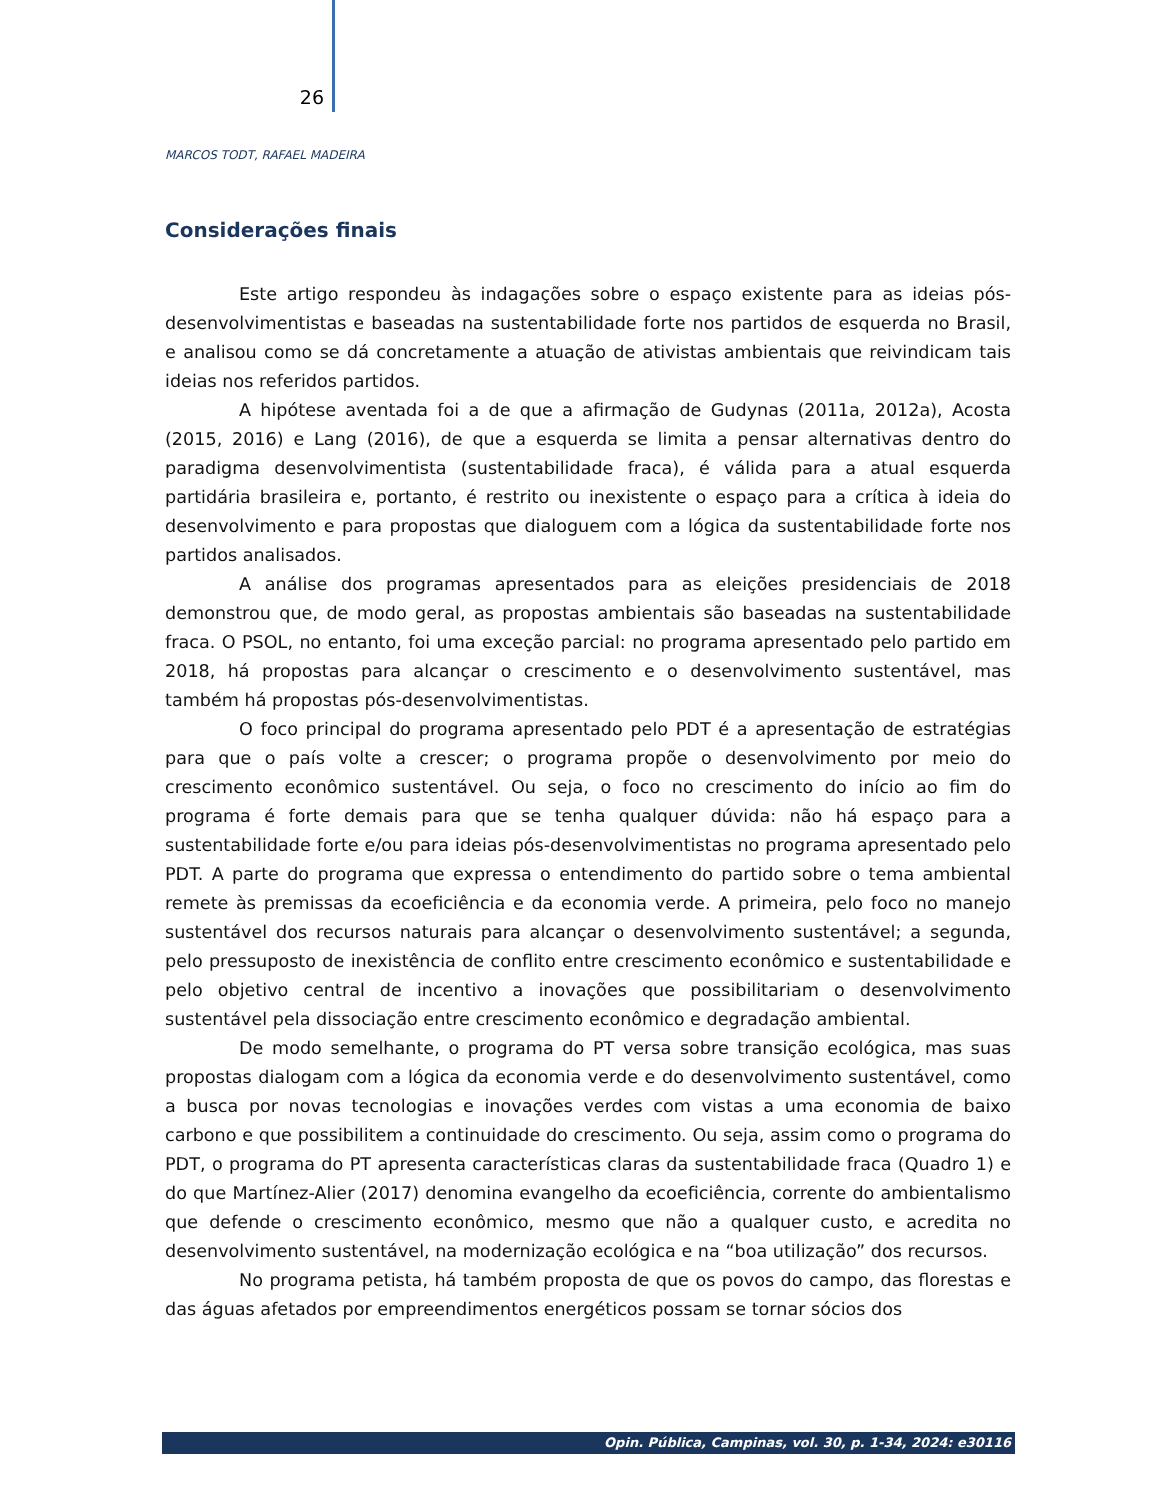26
MARCOS TODT, RAFAEL MADEIRA
Considerações finais
Este artigo respondeu às indagações sobre o espaço existente para as ideias pós-desenvolvimentistas e baseadas na sustentabilidade forte nos partidos de esquerda no Brasil, e analisou como se dá concretamente a atuação de ativistas ambientais que reivindicam tais ideias nos referidos partidos.
A hipótese aventada foi a de que a afirmação de Gudynas (2011a, 2012a), Acosta (2015, 2016) e Lang (2016), de que a esquerda se limita a pensar alternativas dentro do paradigma desenvolvimentista (sustentabilidade fraca), é válida para a atual esquerda partidária brasileira e, portanto, é restrito ou inexistente o espaço para a crítica à ideia do desenvolvimento e para propostas que dialoguem com a lógica da sustentabilidade forte nos partidos analisados.
A análise dos programas apresentados para as eleições presidenciais de 2018 demonstrou que, de modo geral, as propostas ambientais são baseadas na sustentabilidade fraca. O PSOL, no entanto, foi uma exceção parcial: no programa apresentado pelo partido em 2018, há propostas para alcançar o crescimento e o desenvolvimento sustentável, mas também há propostas pós-desenvolvimentistas.
O foco principal do programa apresentado pelo PDT é a apresentação de estratégias para que o país volte a crescer; o programa propõe o desenvolvimento por meio do crescimento econômico sustentável. Ou seja, o foco no crescimento do início ao fim do programa é forte demais para que se tenha qualquer dúvida: não há espaço para a sustentabilidade forte e/ou para ideias pós-desenvolvimentistas no programa apresentado pelo PDT. A parte do programa que expressa o entendimento do partido sobre o tema ambiental remete às premissas da ecoeficiência e da economia verde. A primeira, pelo foco no manejo sustentável dos recursos naturais para alcançar o desenvolvimento sustentável; a segunda, pelo pressuposto de inexistência de conflito entre crescimento econômico e sustentabilidade e pelo objetivo central de incentivo a inovações que possibilitariam o desenvolvimento sustentável pela dissociação entre crescimento econômico e degradação ambiental.
De modo semelhante, o programa do PT versa sobre transição ecológica, mas suas propostas dialogam com a lógica da economia verde e do desenvolvimento sustentável, como a busca por novas tecnologias e inovações verdes com vistas a uma economia de baixo carbono e que possibilitem a continuidade do crescimento. Ou seja, assim como o programa do PDT, o programa do PT apresenta características claras da sustentabilidade fraca (Quadro 1) e do que Martínez-Alier (2017) denomina evangelho da ecoeficiência, corrente do ambientalismo que defende o crescimento econômico, mesmo que não a qualquer custo, e acredita no desenvolvimento sustentável, na modernização ecológica e na “boa utilização” dos recursos.
No programa petista, há também proposta de que os povos do campo, das florestas e das águas afetados por empreendimentos energéticos possam se tornar sócios dos
Opin. Pública, Campinas, vol. 30, p. 1-34, 2024: e30116